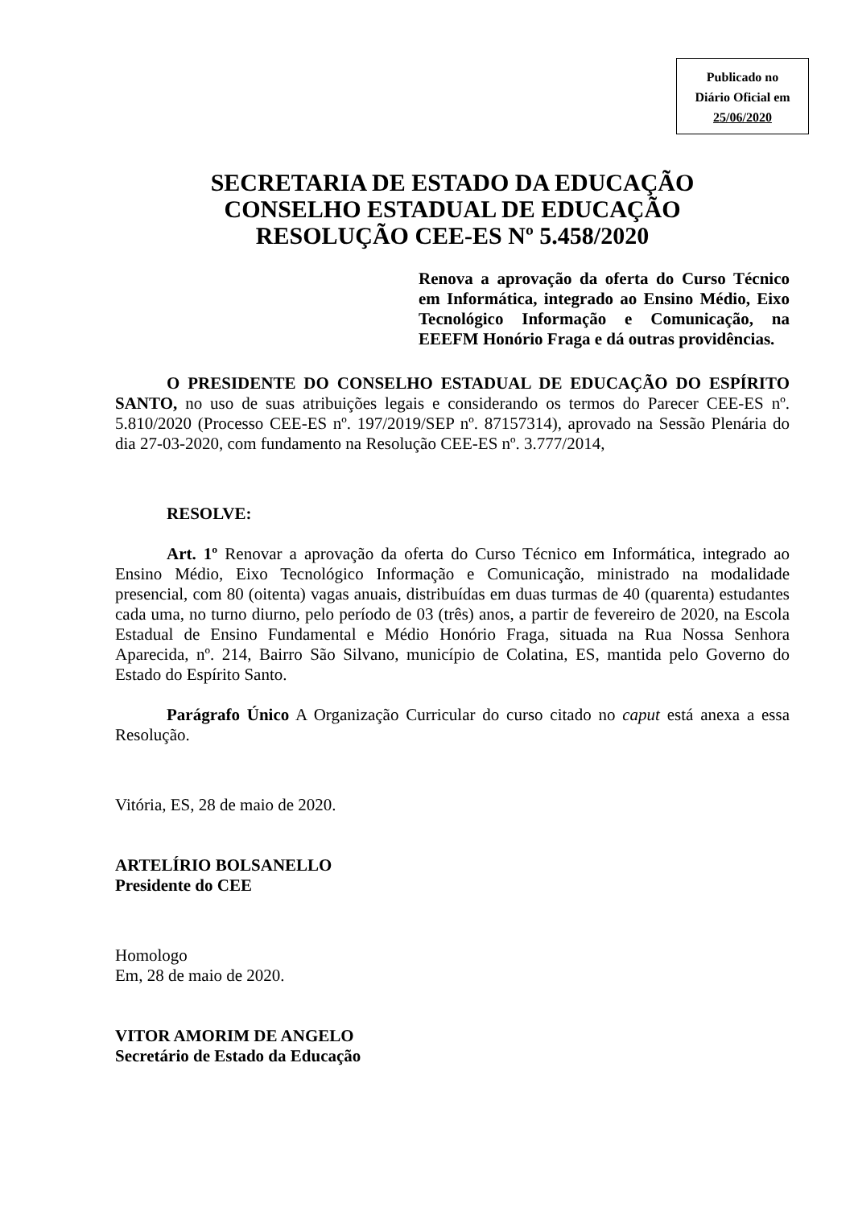Publicado no
Diário Oficial em
25/06/2020
SECRETARIA DE ESTADO DA EDUCAÇÃO
CONSELHO ESTADUAL DE EDUCAÇÃO
RESOLUÇÃO CEE-ES Nº 5.458/2020
Renova a aprovação da oferta do Curso Técnico em Informática, integrado ao Ensino Médio, Eixo Tecnológico Informação e Comunicação, na EEEFM Honório Fraga e dá outras providências.
O PRESIDENTE DO CONSELHO ESTADUAL DE EDUCAÇÃO DO ESPÍRITO SANTO, no uso de suas atribuições legais e considerando os termos do Parecer CEE-ES nº. 5.810/2020 (Processo CEE-ES nº. 197/2019/SEP nº. 87157314), aprovado na Sessão Plenária do dia 27-03-2020, com fundamento na Resolução CEE-ES nº. 3.777/2014,
RESOLVE:
Art. 1º Renovar a aprovação da oferta do Curso Técnico em Informática, integrado ao Ensino Médio, Eixo Tecnológico Informação e Comunicação, ministrado na modalidade presencial, com 80 (oitenta) vagas anuais, distribuídas em duas turmas de 40 (quarenta) estudantes cada uma, no turno diurno, pelo período de 03 (três) anos, a partir de fevereiro de 2020, na Escola Estadual de Ensino Fundamental e Médio Honório Fraga, situada na Rua Nossa Senhora Aparecida, nº. 214, Bairro São Silvano, município de Colatina, ES, mantida pelo Governo do Estado do Espírito Santo.
Parágrafo Único A Organização Curricular do curso citado no caput está anexa a essa Resolução.
Vitória, ES, 28 de maio de 2020.
ARTELÍRIO BOLSANELLO
Presidente do CEE
Homologo
Em, 28 de maio de 2020.
VITOR AMORIM DE ANGELO
Secretário de Estado da Educação